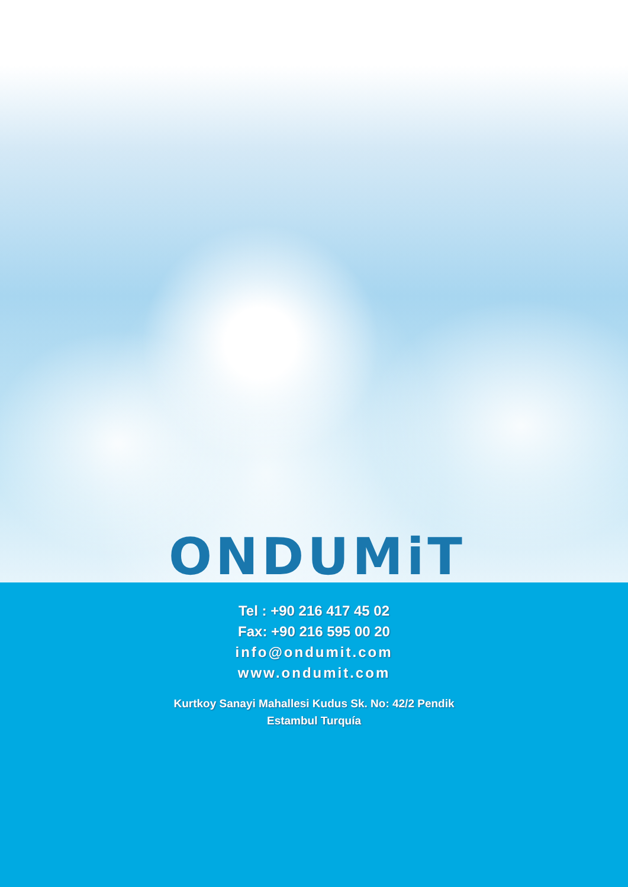ONDUMiT
Tel : +90 216 417 45 02
Fax: +90 216 595 00 20
info@ondumit.com
www.ondumit.com
Kurtkoy Sanayi Mahallesi Kudus Sk. No: 42/2 Pendik
Estambul Turquía